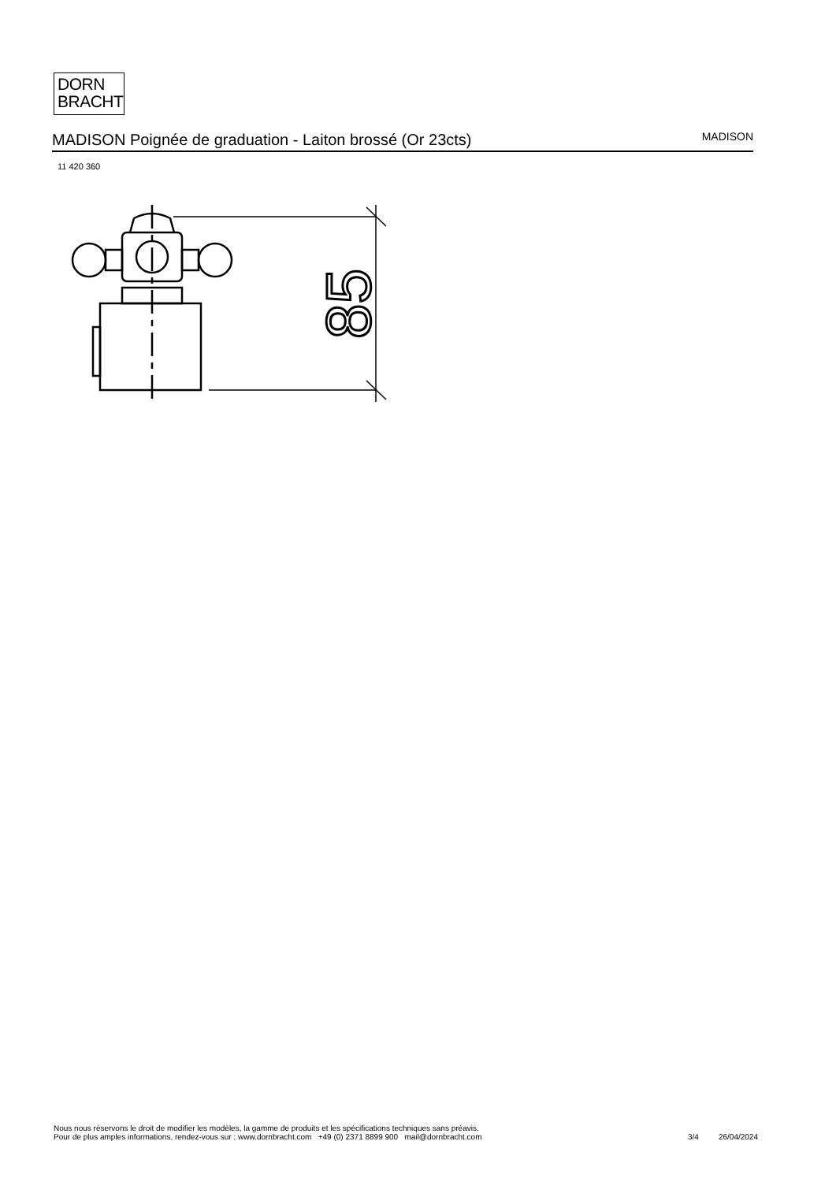DORN
BRACHT
MADISON Poignée de graduation - Laiton brossé (Or 23cts) MADISON
11 420 360
85
Nous nous réservons le droit de modifier les modèles, la gamme de produits et les spécifications techniques sans préavis.
Pour de plus amples informations, rendez-vous sur : www.dornbracht.com +49 (0) 2371 8899 900 mail@dornbracht.com
3/4 26/04/2024